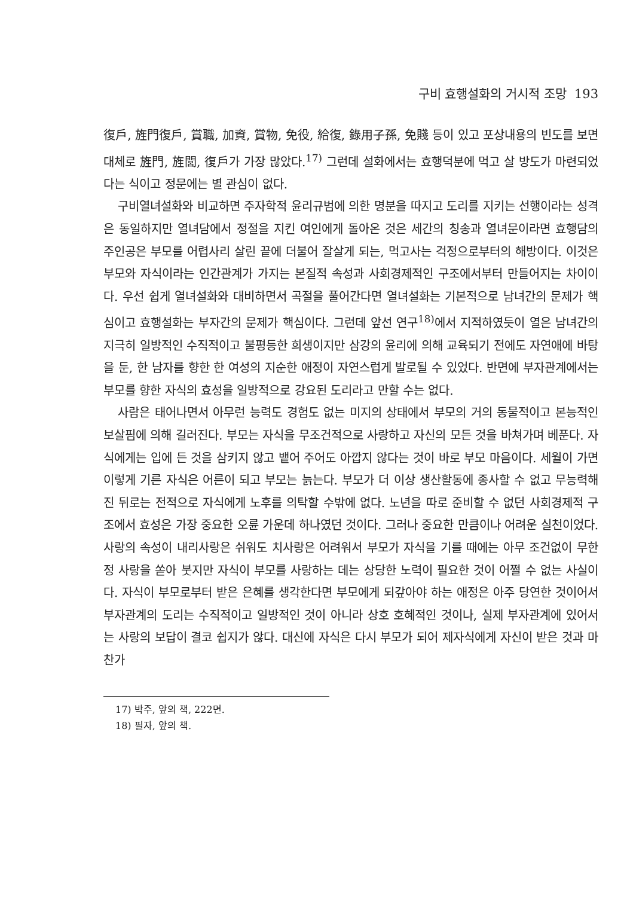구비 효행설화의 거시적 조망 193
復戶, 旌門復戶, 賞職, 加資, 賞物, 免役, 給復, 錄用子孫, 免賤 등이 있고 포상내용의 빈도를 보면 대체로 旌門, 旌閭, 復戶가 가장 많았다.<sup>17)</sup> 그런데 설화에서는 효행덕분에 먹고 살 방도가 마련되었다는 식이고 정문에는 별 관심이 없다.
구비열녀설화와 비교하면 주자학적 윤리규범에 의한 명분을 따지고 도리를 지키는 선행이라는 성격은 동일하지만 열녀담에서 정절을 지킨 여인에게 돌아온 것은 세간의 칭송과 열녀문이라면 효행담의 주인공은 부모를 어렵사리 살린 끝에 더불어 잘살게 되는, 먹고사는 걱정으로부터의 해방이다. 이것은 부모와 자식이라는 인간관계가 가지는 본질적 속성과 사회경제적인 구조에서부터 만들어지는 차이이다. 우선 쉽게 열녀설화와 대비하면서 곡절을 풀어간다면 열녀설화는 기본적으로 남녀간의 문제가 핵심이고 효행설화는 부자간의 문제가 핵심이다. 그런데 앞선 연구<sup>18)</sup>에서 지적하였듯이 열은 남녀간의 지극히 일방적인 수직적이고 불평등한 희생이지만 삼강의 윤리에 의해 교육되기 전에도 자연애에 바탕을 둔, 한 남자를 향한 한 여성의 지순한 애정이 자연스럽게 발로될 수 있었다. 반면에 부자관계에서는 부모를 향한 자식의 효성을 일방적으로 강요된 도리라고 만할 수는 없다.
사람은 태어나면서 아무런 능력도 경험도 없는 미지의 상태에서 부모의 거의 동물적이고 본능적인 보살핌에 의해 길러진다. 부모는 자식을 무조건적으로 사랑하고 자신의 모든 것을 바쳐가며 베푼다. 자식에게는 입에 든 것을 삼키지 않고 뱉어 주어도 아깝지 않다는 것이 바로 부모 마음이다. 세월이 가면 이렇게 기른 자식은 어른이 되고 부모는 늙는다. 부모가 더 이상 생산활동에 종사할 수 없고 무능력해진 뒤로는 전적으로 자식에게 노후를 의탁할 수밖에 없다. 노년을 따로 준비할 수 없던 사회경제적 구조에서 효성은 가장 중요한 오륜 가운데 하나였던 것이다. 그러나 중요한 만큼이나 어려운 실천이었다. 사랑의 속성이 내리사랑은 쉬워도 치사랑은 어려워서 부모가 자식을 기를 때에는 아무 조건없이 무한정 사랑을 쏟아 붓지만 자식이 부모를 사랑하는 데는 상당한 노력이 필요한 것이 어쩔 수 없는 사실이다. 자식이 부모로부터 받은 은혜를 생각한다면 부모에게 되갚아야 하는 애정은 아주 당연한 것이어서 부자관계의 도리는 수직적이고 일방적인 것이 아니라 상호 호혜적인 것이나, 실제 부자관계에 있어서는 사랑의 보답이 결코 쉽지가 않다. 대신에 자식은 다시 부모가 되어 제자식에게 자신이 받은 것과 마찬가
17) 박주, 앞의 책, 222면.
18) 필자, 앞의 책.